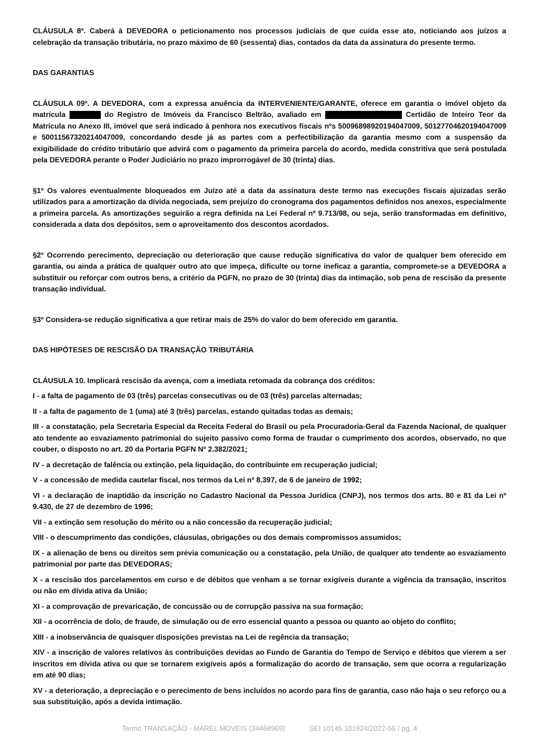CLÁUSULA 8ª. Caberá à DEVEDORA o peticionamento nos processos judiciais de que cuida esse ato, noticiando aos juízos a celebração da transação tributária, no prazo máximo de 60 (sessenta) dias, contados da data da assinatura do presente termo.
DAS GARANTIAS
CLÁUSULA 09ª. A DEVEDORA, com a expressa anuência da INTERVENIENTE/GARANTE, oferece em garantia o imóvel objeto da matrícula do Registro de Imóveis da Francisco Beltrão, avaliado em Certidão de Inteiro Teor da Matrícula no Anexo III, imóvel que será indicado à penhora nos executivos fiscais nºs 50096898920194047009, 50127704620194047009 e 50011567320214047009, concordando desde já as partes com a perfectibilização da garantia mesmo com a suspensão da exigibilidade do crédito tributário que advirá com o pagamento da primeira parcela do acordo, medida constritiva que será postulada pela DEVEDORA perante o Poder Judiciário no prazo improrrogável de 30 (trinta) dias.
§1º Os valores eventualmente bloqueados em Juízo até a data da assinatura deste termo nas execuções fiscais ajuizadas serão utilizados para a amortização da dívida negociada, sem prejuízo do cronograma dos pagamentos definidos nos anexos, especialmente a primeira parcela. As amortizações seguirão a regra definida na Lei Federal nº 9.713/98, ou seja, serão transformadas em definitivo, considerada a data dos depósitos, sem o aproveitamento dos descontos acordados.
§2º Ocorrendo perecimento, depreciação ou deterioração que cause redução significativa do valor de qualquer bem oferecido em garantia, ou ainda a prática de qualquer outro ato que impeça, dificulte ou torne ineficaz a garantia, compromete-se a DEVEDORA a substituir ou reforçar com outros bens, a critério da PGFN, no prazo de 30 (trinta) dias da intimação, sob pena de rescisão da presente transação individual.
§3º Considera-se redução significativa a que retirar mais de 25% do valor do bem oferecido em garantia.
DAS HIPÓTESES DE RESCISÃO DA TRANSAÇÃO TRIBUTÁRIA
CLÁUSULA 10. Implicará rescisão da avença, com a imediata retomada da cobrança dos créditos:
I - a falta de pagamento de 03 (três) parcelas consecutivas ou de 03 (três) parcelas alternadas;
II - a falta de pagamento de 1 (uma) até 3 (três) parcelas, estando quitadas todas as demais;
III - a constatação, pela Secretaria Especial da Receita Federal do Brasil ou pela Procuradoria-Geral da Fazenda Nacional, de qualquer ato tendente ao esvaziamento patrimonial do sujeito passivo como forma de fraudar o cumprimento dos acordos, observado, no que couber, o disposto no art. 20 da Portaria PGFN Nº 2.382/2021;
IV - a decretação de falência ou extinção, pela liquidação, do contribuinte em recuperação judicial;
V - a concessão de medida cautelar fiscal, nos termos da Lei nº 8.397, de 6 de janeiro de 1992;
VI - a declaração de inaptidão da inscrição no Cadastro Nacional da Pessoa Jurídica (CNPJ), nos termos dos arts. 80 e 81 da Lei nº 9.430, de 27 de dezembro de 1996;
VII - a extinção sem resolução do mérito ou a não concessão da recuperação judicial;
VIII - o descumprimento das condições, cláusulas, obrigações ou dos demais compromissos assumidos;
IX - a alienação de bens ou direitos sem prévia comunicação ou a constatação, pela União, de qualquer ato tendente ao esvaziamento patrimonial por parte das DEVEDORAS;
X - a rescisão dos parcelamentos em curso e de débitos que venham a se tornar exigíveis durante a vigência da transação, inscritos ou não em dívida ativa da União;
XI - a comprovação de prevaricação, de concussão ou de corrupção passiva na sua formação;
XII - a ocorrência de dolo, de fraude, de simulação ou de erro essencial quanto a pessoa ou quanto ao objeto do conflito;
XIII - a inobservância de quaisquer disposições previstas na Lei de regência da transação;
XIV - a inscrição de valores relativos às contribuições devidas ao Fundo de Garantia do Tempo de Serviço e débitos que vierem a ser inscritos em dívida ativa ou que se tornarem exigíveis após a formalização do acordo de transação, sem que ocorra a regularização em até 90 dias;
XV - a deterioração, a depreciação e o perecimento de bens incluídos no acordo para fins de garantia, caso não haja o seu reforço ou a sua substituição, após a devida intimação.
Termo TRANSAÇÃO - MAREL MOVEIS (34468969) SEI 10145.101924/2022-55 / pg. 4